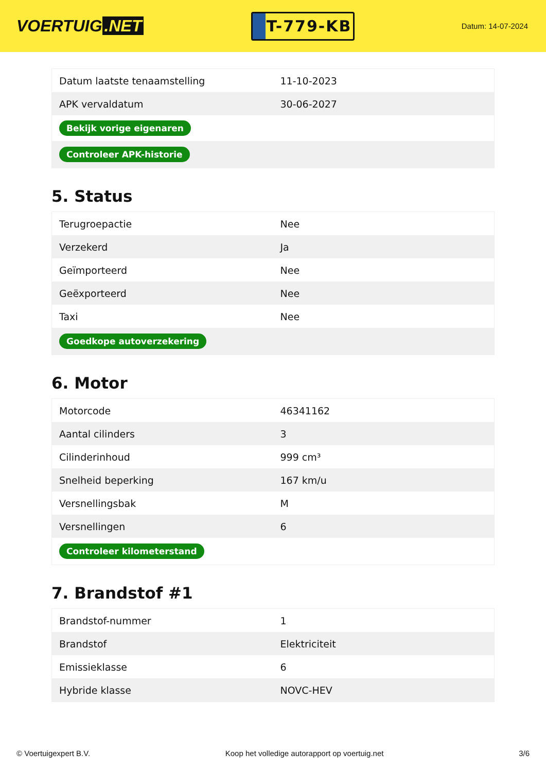VOERTUIG.NET
T-779-KB
Datum: 14-07-2024
| Datum laatste tenaamstelling | 11-10-2023 |
| APK vervaldatum | 30-06-2027 |
| Bekijk vorige eigenaren | |
| Controleer APK-historie | |
5. Status
| Terugroepactie | Nee |
| Verzekerd | Ja |
| Geïmporteerd | Nee |
| Geëxporteerd | Nee |
| Taxi | Nee |
| Goedkope autoverzekering | |
6. Motor
| Motorcode | 46341162 |
| Aantal cilinders | 3 |
| Cilinderinhoud | 999 cm³ |
| Snelheid beperking | 167 km/u |
| Versnellingsbak | M |
| Versnellingen | 6 |
| Controleer kilometerstand | |
7. Brandstof #1
| Brandstof-nummer | 1 |
| Brandstof | Elektriciteit |
| Emissieklasse | 6 |
| Hybride klasse | NOVC-HEV |
© Voertuigexpert B.V. Koop het volledige autorapport op voertuig.net 3/6